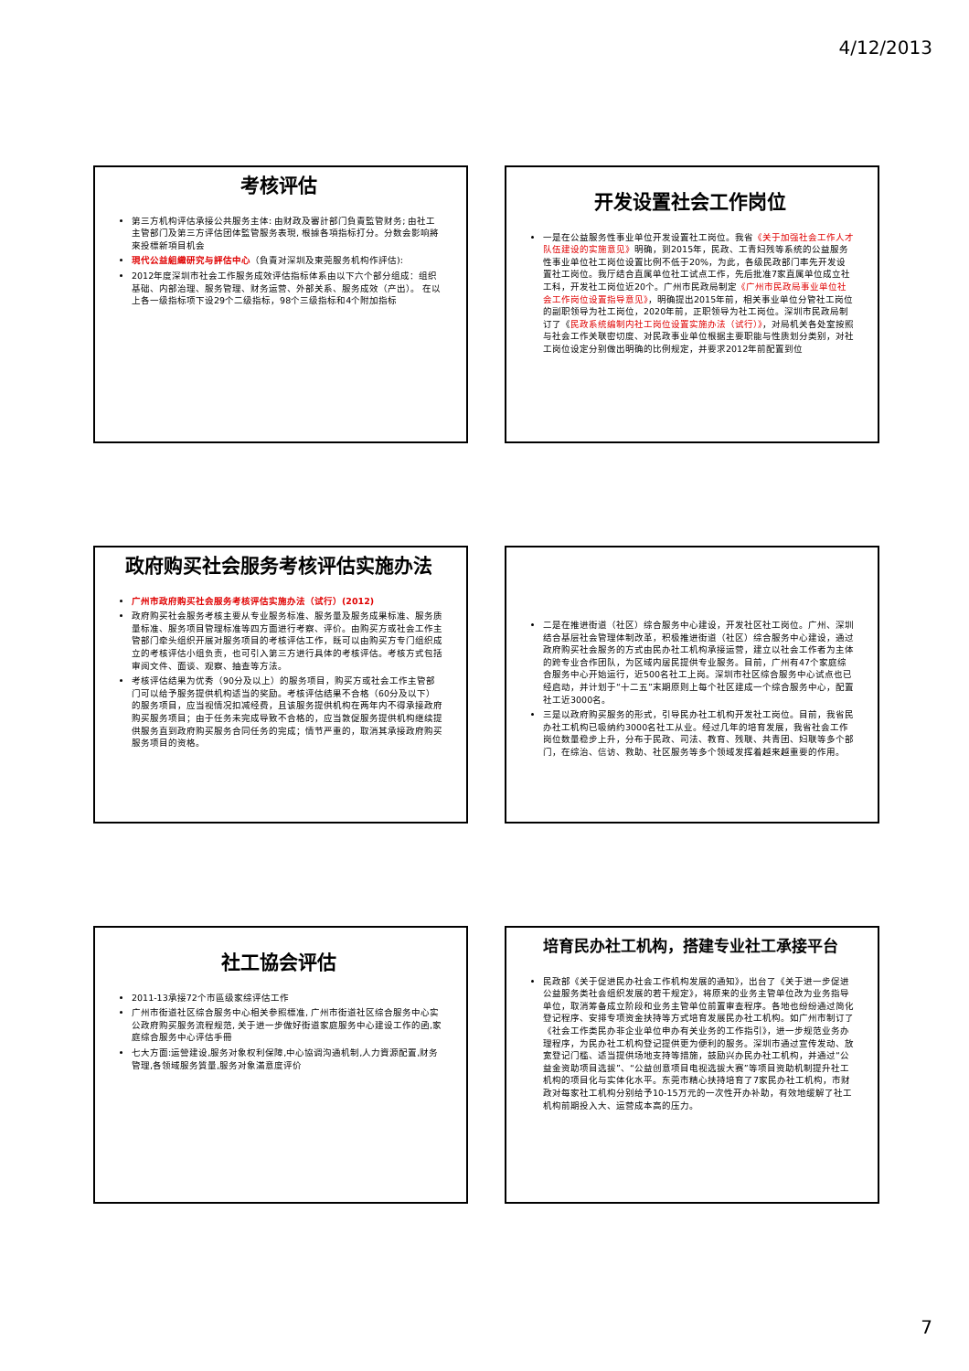4/12/2013
考核评估
第三方机构评估承接公共服务主体: 由财政及審計部门負責監管财务; 由社工主管部门及第三方评估团体監管服务表現, 根據各項指标打分。分数会影响將來投標新項目机会
現代公益組織研究与評估中心（負責对深圳及東莞服务机构作評估):
2012年度深圳市社会工作服务成效评估指标体系由以下六个部分组成：组织基础、内部治理、服务管理、财务运营、外部关系、服务成效（产出）。 在以上各一级指标项下设29个二级指标，98个三级指标和4个附加指标
开发设置社会工作岗位
一是在公益服务性事业单位开发设置社工岗位。我省《关于加强社会工作人才队伍建设的实施意见》明确，到2015年，民政、工青妇残等系统的公益服务性事业单位社工岗位设置比例不低于20%，为此，各级民政部门率先开发设置社工岗位。我厅结合直属单位社工试点工作，先后批准7家直属单位成立社工科，开发社工岗位近20个。广州市民政局制定《广州市民政局事业单位社会工作岗位设置指导意见》，明确提出2015年前，相关事业单位分管社工岗位的副职领导为社工岗位，2020年前，正职领导为社工岗位。深圳市民政局制订了《民政系统编制内社工岗位设置实施办法（试行）》，对局机关各处室按照与社会工作关联密切度、对民政事业单位根据主要职能与性质划分类别，对社工岗位设定分别做出明确的比例规定，并要求2012年前配置到位
政府购买社会服务考核评估实施办法
广州市政府购买社会服务考核评估实施办法（试行）(2012)
政府购买社会服务考核主要从专业服务标准、服务量及服务成果标准、服务质量标准、服务项目管理标准等四方面进行考察、评价。由购买方或社会工作主管部门牵头组织开展对服务项目的考核评估工作，既可以由购买方专门组织成立的考核评估小组负责，也可引入第三方进行具体的考核评估。考核方式包括审阅文件、面谈、观察、抽查等方法。
考核评估结果为优秀（90分及以上）的服务项目，购买方或社会工作主管部门可以给予服务提供机构适当的奖励。考核评估结果不合格（60分及以下）的服务项目，应当视情况扣减经费，且该服务提供机构在两年内不得承接政府购买服务项目；由于任务未完成导致不合格的，应当敦促服务提供机构继续提供服务直到政府购买服务合同任务的完成；情节严重的，取消其承接政府购买服务项目的资格。
二是在推进街道（社区）综合服务中心建设，开发社区社工岗位。广州、深圳结合基层社会管理体制改革，积极推进街道（社区）综合服务中心建设，通过政府购买社会服务的方式由民办社工机构承接运营，建立以社会工作者为主体的跨专业合作团队，为区域内居民提供专业服务。目前，广州有47个家庭综合服务中心开始运行，近500名社工上岗。深圳市社区综合服务中心试点也已经启动，并计划于“十二五”末期原则上每个社区建成一个综合服务中心，配置社工近3000名。
三是以政府购买服务的形式，引导民办社工机构开发社工岗位。目前，我省民办社工机构已吸纳约3000名社工从业。经过几年的培育发展，我省社会工作岗位数量稳步上升，分布于民政、司法、教育、残联、共青团、妇联等多个部门，在综治、信访、救助、社区服务等多个领域发挥着越来越重要的作用。
社工協会评估
2011-13承接72个市區级家综评估工作
广州市街道社区综合服务中心相关参照標准, 广州市街道社区综合服务中心实公政府购买服务流程规范, 关于进一步做好街道家庭服务中心建设工作的函,家庭综合服务中心评估手冊
七大方面:运營建设,服务对象权利保障,中心協调沟通机制,人力資源配置,财务管理,各领域服务質量,服务对象滿意度评价
培育民办社工机构，搭建专业社工承接平台
民政部《关于促进民办社会工作机构发展的通知》，出台了《关于进一步促进公益服务类社会组织发展的若干规定》，将原来的业务主管单位改为业务指导单位，取消筹备成立阶段和业务主管单位前置审查程序。各地也纷纷通过简化登记程序、安排专项资金扶持等方式培育发展民办社工机构。如广州市制订了《社会工作类民办非企业单位申办有关业务的工作指引》，进一步规范业务办理程序，为民办社工机构登记提供更为便利的服务。深圳市通过宣传发动、放宽登记门槛、适当提供场地支持等措施，鼓励兴办民办社工机构，并通过“公益金资助项目选拔”、“公益创意项目电视选拔大赛”等项目资助机制提升社工机构的项目化与实体化水平。东莞市精心扶持培育了7家民办社工机构，市财政对每家社工机构分别给予10-15万元的一次性开办补助，有效地缓解了社工机构前期投入大、运营成本高的压力。
7